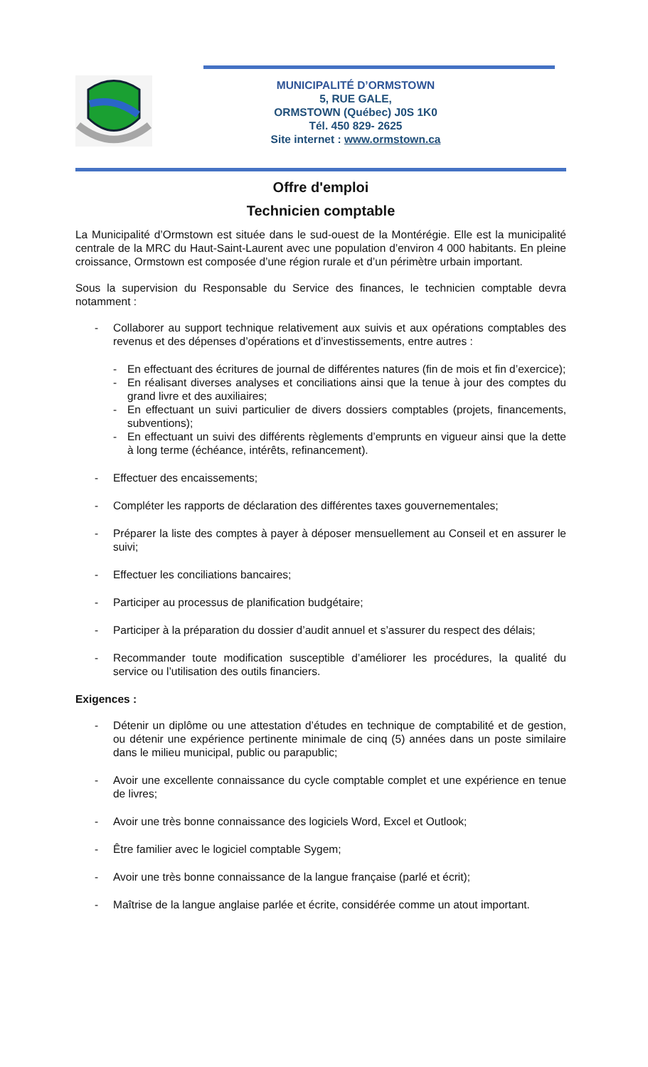MUNICIPALITÉ D’ORMSTOWN
5, RUE GALE,
ORMSTOWN (Québec) J0S 1K0
Tél. 450 829- 2625
Site internet : www.ormstown.ca
Offre d'emploi
Technicien comptable
La Municipalité d’Ormstown est située dans le sud-ouest de la Montérégie. Elle est la municipalité centrale de la MRC du Haut-Saint-Laurent avec une population d’environ 4 000 habitants. En pleine croissance, Ormstown est composée d’une région rurale et d’un périmètre urbain important.
Sous la supervision du Responsable du Service des finances, le technicien comptable devra notamment :
- Collaborer au support technique relativement aux suivis et aux opérations comptables des revenus et des dépenses d’opérations et d’investissements, entre autres :
- En effectuant des écritures de journal de différentes natures (fin de mois et fin d’exercice);
- En réalisant diverses analyses et conciliations ainsi que la tenue à jour des comptes du grand livre et des auxiliaires;
- En effectuant un suivi particulier de divers dossiers comptables (projets, financements, subventions);
- En effectuant un suivi des différents règlements d’emprunts en vigueur ainsi que la dette à long terme (échéance, intérêts, refinancement).
- Effectuer des encaissements;
- Compléter les rapports de déclaration des différentes taxes gouvernementales;
- Préparer la liste des comptes à payer à déposer mensuellement au Conseil et en assurer le suivi;
- Effectuer les conciliations bancaires;
- Participer au processus de planification budgétaire;
- Participer à la préparation du dossier d’audit annuel et s’assurer du respect des délais;
- Recommander toute modification susceptible d’améliorer les procédures, la qualité du service ou l’utilisation des outils financiers.
Exigences :
- Détenir un diplôme ou une attestation d’études en technique de comptabilité et de gestion, ou détenir une expérience pertinente minimale de cinq (5) années dans un poste similaire dans le milieu municipal, public ou parapublic;
- Avoir une excellente connaissance du cycle comptable complet et une expérience en tenue de livres;
- Avoir une très bonne connaissance des logiciels Word, Excel et Outlook;
- Être familier avec le logiciel comptable Sygem;
- Avoir une très bonne connaissance de la langue française (parlé et écrit);
- Maîtrise de la langue anglaise parlée et écrite, considérée comme un atout important.